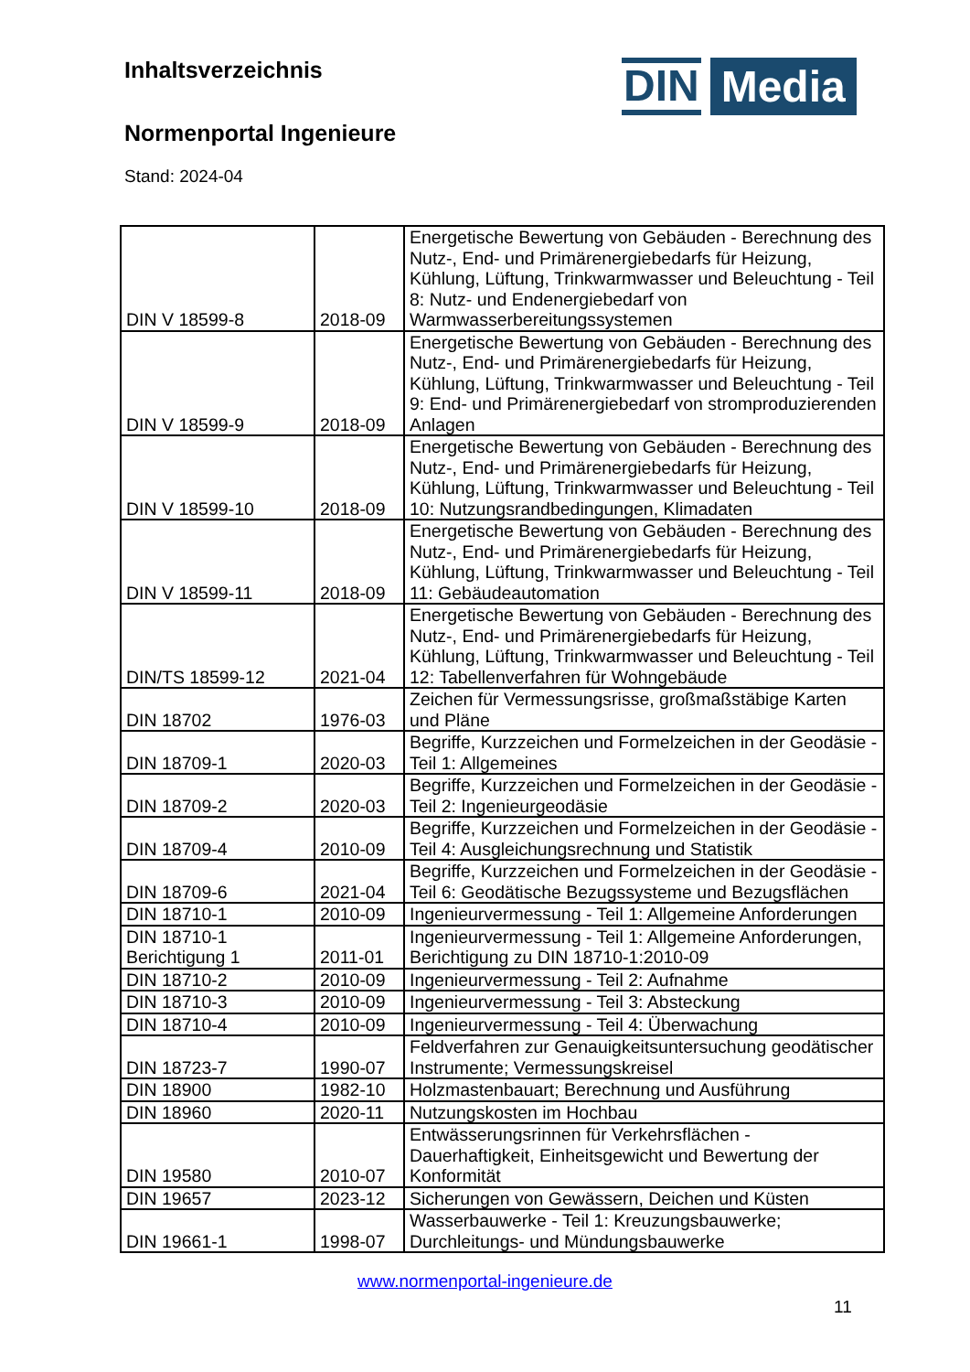Inhaltsverzeichnis
Normenportal Ingenieure
Stand: 2024-04
DIN
Media
| DIN V 18599-8 | 2018-09 | Energetische Bewertung von Gebäuden - Berechnung des Nutz-, End- und Primärenergiebedarfs für Heizung, Kühlung, Lüftung, Trinkwarmwasser und Beleuchtung - Teil 8: Nutz- und Endenergiebedarf von Warmwasserbereitungssystemen |
| DIN V 18599-9 | 2018-09 | Energetische Bewertung von Gebäuden - Berechnung des Nutz-, End- und Primärenergiebedarfs für Heizung, Kühlung, Lüftung, Trinkwarmwasser und Beleuchtung - Teil 9: End- und Primärenergiebedarf von stromproduzierenden Anlagen |
| DIN V 18599-10 | 2018-09 | Energetische Bewertung von Gebäuden - Berechnung des Nutz-, End- und Primärenergiebedarfs für Heizung, Kühlung, Lüftung, Trinkwarmwasser und Beleuchtung - Teil 10: Nutzungsrandbedingungen, Klimadaten |
| DIN V 18599-11 | 2018-09 | Energetische Bewertung von Gebäuden - Berechnung des Nutz-, End- und Primärenergiebedarfs für Heizung, Kühlung, Lüftung, Trinkwarmwasser und Beleuchtung - Teil 11: Gebäudeautomation |
| DIN/TS 18599-12 | 2021-04 | Energetische Bewertung von Gebäuden - Berechnung des Nutz-, End- und Primärenergiebedarfs für Heizung, Kühlung, Lüftung, Trinkwarmwasser und Beleuchtung - Teil 12: Tabellenverfahren für Wohngebäude |
| DIN 18702 | 1976-03 | Zeichen für Vermessungsrisse, großmaßstäbige Karten und Pläne |
| DIN 18709-1 | 2020-03 | Begriffe, Kurzzeichen und Formelzeichen in der Geodäsie - Teil 1: Allgemeines |
| DIN 18709-2 | 2020-03 | Begriffe, Kurzzeichen und Formelzeichen in der Geodäsie - Teil 2: Ingenieurgeodäsie |
| DIN 18709-4 | 2010-09 | Begriffe, Kurzzeichen und Formelzeichen in der Geodäsie - Teil 4: Ausgleichungsrechnung und Statistik |
| DIN 18709-6 | 2021-04 | Begriffe, Kurzzeichen und Formelzeichen in der Geodäsie - Teil 6: Geodätische Bezugssysteme und Bezugsflächen |
| DIN 18710-1 | 2010-09 | Ingenieurvermessung - Teil 1: Allgemeine Anforderungen |
| DIN 18710-1 Berichtigung 1 | 2011-01 | Ingenieurvermessung - Teil 1: Allgemeine Anforderungen, Berichtigung zu DIN 18710-1:2010-09 |
| DIN 18710-2 | 2010-09 | Ingenieurvermessung - Teil 2: Aufnahme |
| DIN 18710-3 | 2010-09 | Ingenieurvermessung - Teil 3: Absteckung |
| DIN 18710-4 | 2010-09 | Ingenieurvermessung - Teil 4: Überwachung |
| DIN 18723-7 | 1990-07 | Feldverfahren zur Genauigkeitsuntersuchung geodätischer Instrumente; Vermessungskreisel |
| DIN 18900 | 1982-10 | Holzmastenbauart; Berechnung und Ausführung |
| DIN 18960 | 2020-11 | Nutzungskosten im Hochbau |
| DIN 19580 | 2010-07 | Entwässerungsrinnen für Verkehrsflächen - Dauerhaftigkeit, Einheitsgewicht und Bewertung der Konformität |
| DIN 19657 | 2023-12 | Sicherungen von Gewässern, Deichen und Küsten |
| DIN 19661-1 | 1998-07 | Wasserbauwerke - Teil 1: Kreuzungsbauwerke; Durchleitungs- und Mündungsbauwerke |
www.normenportal-ingenieure.de
11